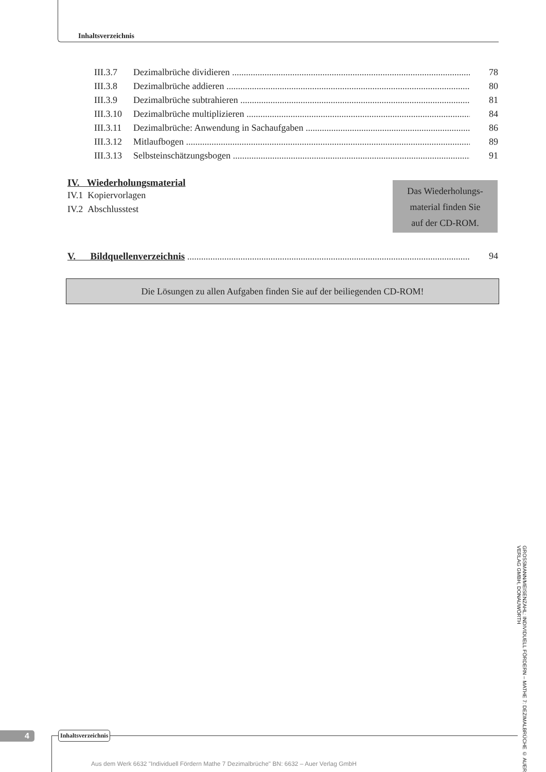Inhaltsverzeichnis
III.3.7 Dezimalbrüche dividieren 78
III.3.8 Dezimalbrüche addieren 80
III.3.9 Dezimalbrüche subtrahieren 81
III.3.10 Dezimalbrüche multiplizieren 84
III.3.11 Dezimalbrüche: Anwendung in Sachaufgaben 86
III.3.12 Mitlaufbogen 89
III.3.13 Selbsteinschätzungsbogen 91
IV. Wiederholungsmaterial
IV.1 Kopiervorlagen
IV.2 Abschlusstest
Das Wiederholungs-
material finden Sie
auf der CD-ROM.
V. Bildquellenverzeichnis 94
Die Lösungen zu allen Aufgaben finden Sie auf der beiliegenden CD-ROM!
GROSSMANN/MEISENZAHL: INDIVIDUELL FÖRDERN – MATHE 7: DEZIMALBRÜCHE © AUER VERLAG GMBH, DONAUWÖRTH
4 Inhaltsverzeichnis
Aus dem Werk 6632 "Individuell Fördern Mathe 7 Dezimalbrüche" BN: 6632 – Auer Verlag GmbH